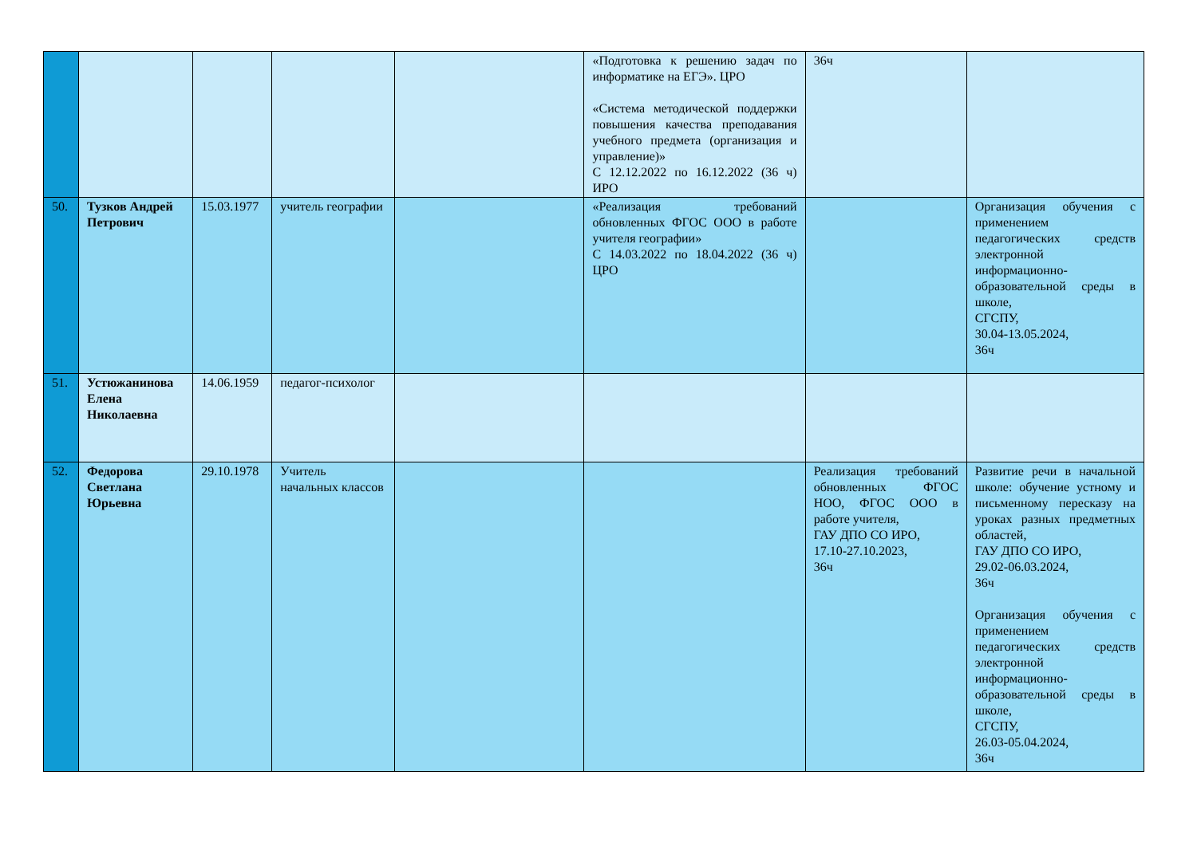| | | | | | «Подготовка к решению задач по информатике на ЕГЭ». ЦРО «Система методической поддержки повышения качества преподавания учебного предмета (организация и управление)» С 12.12.2022 по 16.12.2022 (36 ч) ИРО | 36ч | |
| 50. | Тузков Андрей Петрович | 15.03.1977 | учитель географии | | «Реализация требований обновленных ФГОС ООО в работе учителя географии» С 14.03.2022 по 18.04.2022 (36 ч) ЦРО | | Организация обучения с применением педагогических средств электронной информационно-образовательной среды в школе, СГСПУ, 30.04-13.05.2024, 36ч |
| 51. | Устюжанинова Елена Николаевна | 14.06.1959 | педагог-психолог | | | | |
| 52. | Федорова Светлана Юрьевна | 29.10.1978 | Учитель начальных классов | | | Реализация требований обновленных ФГОС НОО, ФГОС ООО в работе учителя, ГАУ ДПО СО ИРО, 17.10-27.10.2023, 36ч | Развитие речи в начальной школе: обучение устному и письменному пересказу на уроках разных предметных областей, ГАУ ДПО СО ИРО, 29.02-06.03.2024, 36ч Организация обучения с применением педагогических средств электронной информационно-образовательной среды в школе, СГСПУ, 26.03-05.04.2024, 36ч |